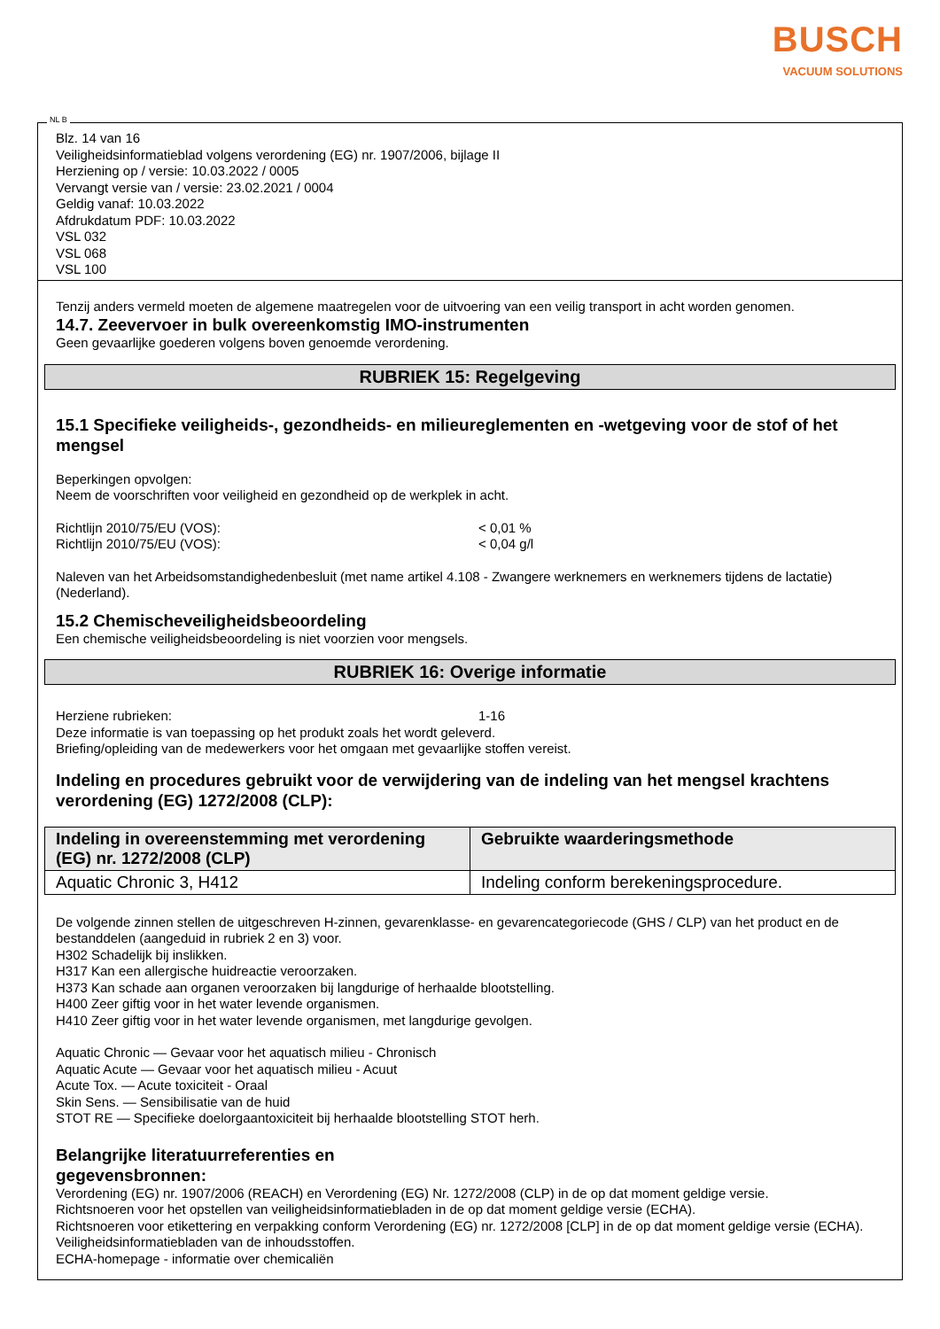BUSCH
VACUUM SOLUTIONS
NL B
Blz. 14 van 16
Veiligheidsinformatieblad volgens verordening (EG) nr. 1907/2006, bijlage II
Herziening op / versie: 10.03.2022 / 0005
Vervangt versie van / versie: 23.02.2021 / 0004
Geldig vanaf: 10.03.2022
Afdrukdatum PDF: 10.03.2022
VSL 032
VSL 068
VSL 100
Tenzij anders vermeld moeten de algemene maatregelen voor de uitvoering van een veilig transport in acht worden genomen.
14.7. Zeevervoer in bulk overeenkomstig IMO-instrumenten
Geen gevaarlijke goederen volgens boven genoemde verordening.
RUBRIEK 15: Regelgeving
15.1 Specifieke veiligheids-, gezondheids- en milieureglementen en -wetgeving voor de stof of het mengsel
Beperkingen opvolgen:
Neem de voorschriften voor veiligheid en gezondheid op de werkplek in acht.
Richtlijn 2010/75/EU (VOS): < 0,01 %
Richtlijn 2010/75/EU (VOS): < 0,04 g/l
Naleven van het Arbeidsomstandighedenbesluit (met name artikel 4.108 - Zwangere werknemers en werknemers tijdens de lactatie) (Nederland).
15.2 Chemischeveiligheidsbeoordeling
Een chemische veiligheidsbeoordeling is niet voorzien voor mengsels.
RUBRIEK 16: Overige informatie
Herziene rubrieken: 1-16
Deze informatie is van toepassing op het produkt zoals het wordt geleverd.
Briefing/opleiding van de medewerkers voor het omgaan met gevaarlijke stoffen vereist.
Indeling en procedures gebruikt voor de verwijdering van de indeling van het mengsel krachtens verordening (EG) 1272/2008 (CLP):
| Indeling in overeenstemming met verordening (EG) nr. 1272/2008 (CLP) | Gebruikte waarderingsmethode |
| --- | --- |
| Aquatic Chronic 3, H412 | Indeling conform berekeningsprocedure. |
De volgende zinnen stellen de uitgeschreven H-zinnen, gevarenklasse- en gevarencategoriecode (GHS / CLP) van het product en de bestanddelen (aangeduid in rubriek 2 en 3) voor.
H302 Schadelijk bij inslikken.
H317 Kan een allergische huidreactie veroorzaken.
H373 Kan schade aan organen veroorzaken bij langdurige of herhaalde blootstelling.
H400 Zeer giftig voor in het water levende organismen.
H410 Zeer giftig voor in het water levende organismen, met langdurige gevolgen.
Aquatic Chronic — Gevaar voor het aquatisch milieu - Chronisch
Aquatic Acute — Gevaar voor het aquatisch milieu - Acuut
Acute Tox. — Acute toxiciteit - Oraal
Skin Sens. — Sensibilisatie van de huid
STOT RE — Specifieke doelorgaantoxiciteit bij herhaalde blootstelling STOT herh.
Belangrijke literatuurreferenties en
gegevensbronnen:
Verordening (EG) nr. 1907/2006 (REACH) en Verordening (EG) Nr. 1272/2008 (CLP) in de op dat moment geldige versie.
Richtsnoeren voor het opstellen van veiligheidsinformatiebladen in de op dat moment geldige versie (ECHA).
Richtsnoeren voor etikettering en verpakking conform Verordening (EG) nr. 1272/2008 [CLP] in de op dat moment geldige versie (ECHA).
Veiligheidsinformatiebladen van de inhoudsstoffen.
ECHA-homepage - informatie over chemicaliën